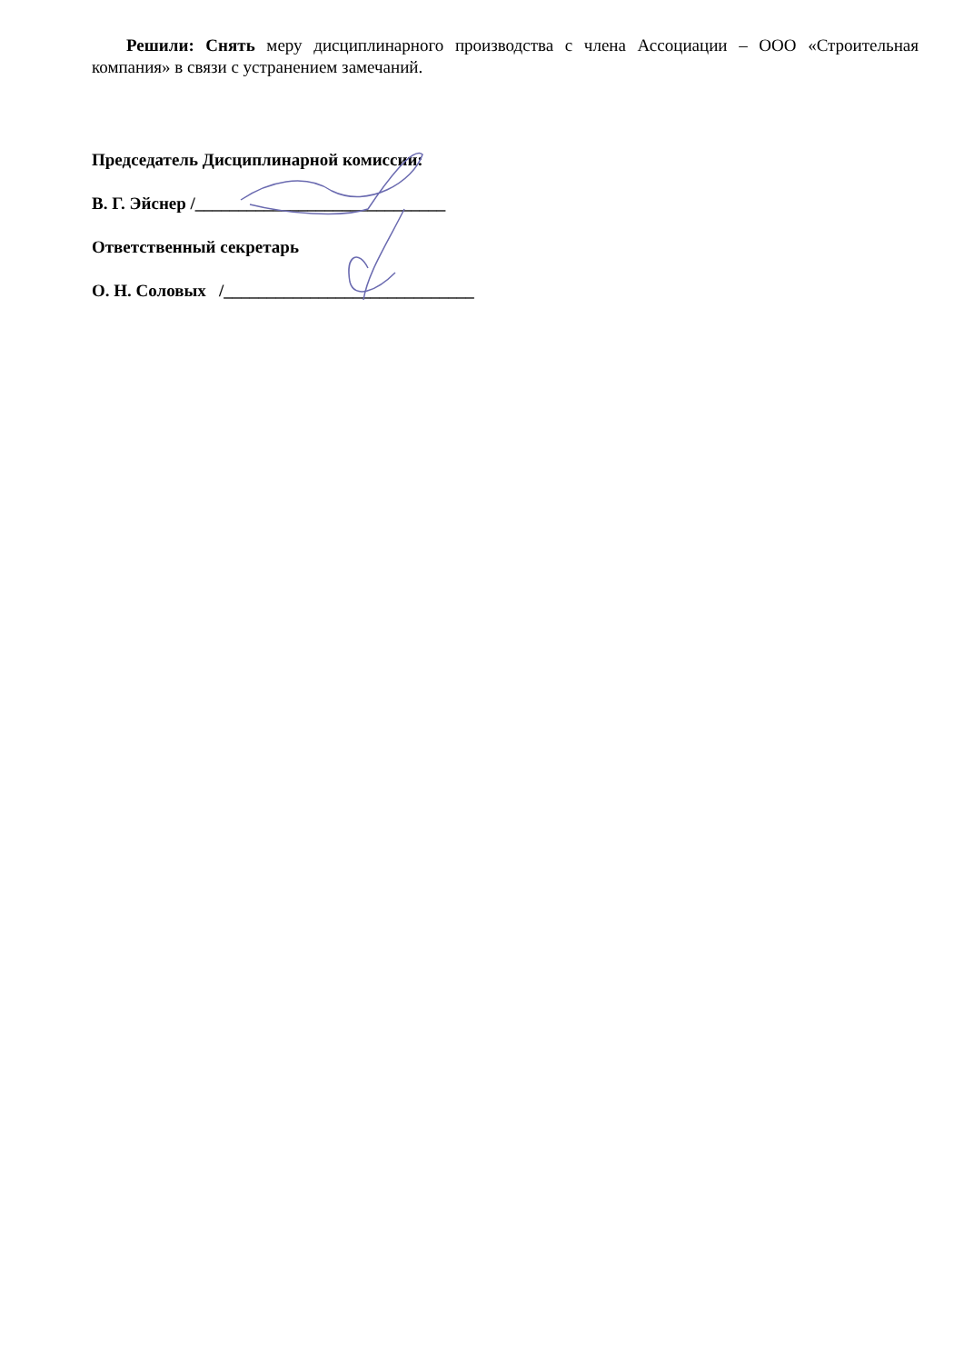Решили: Снять меру дисциплинарного производства с члена Ассоциации – ООО «Строительная компания» в связи с устранением замечаний.
Председатель Дисциплинарной комиссии:
В. Г. Эйснер /_____________________________
Ответственный секретарь
О. Н. Соловых /_____________________________